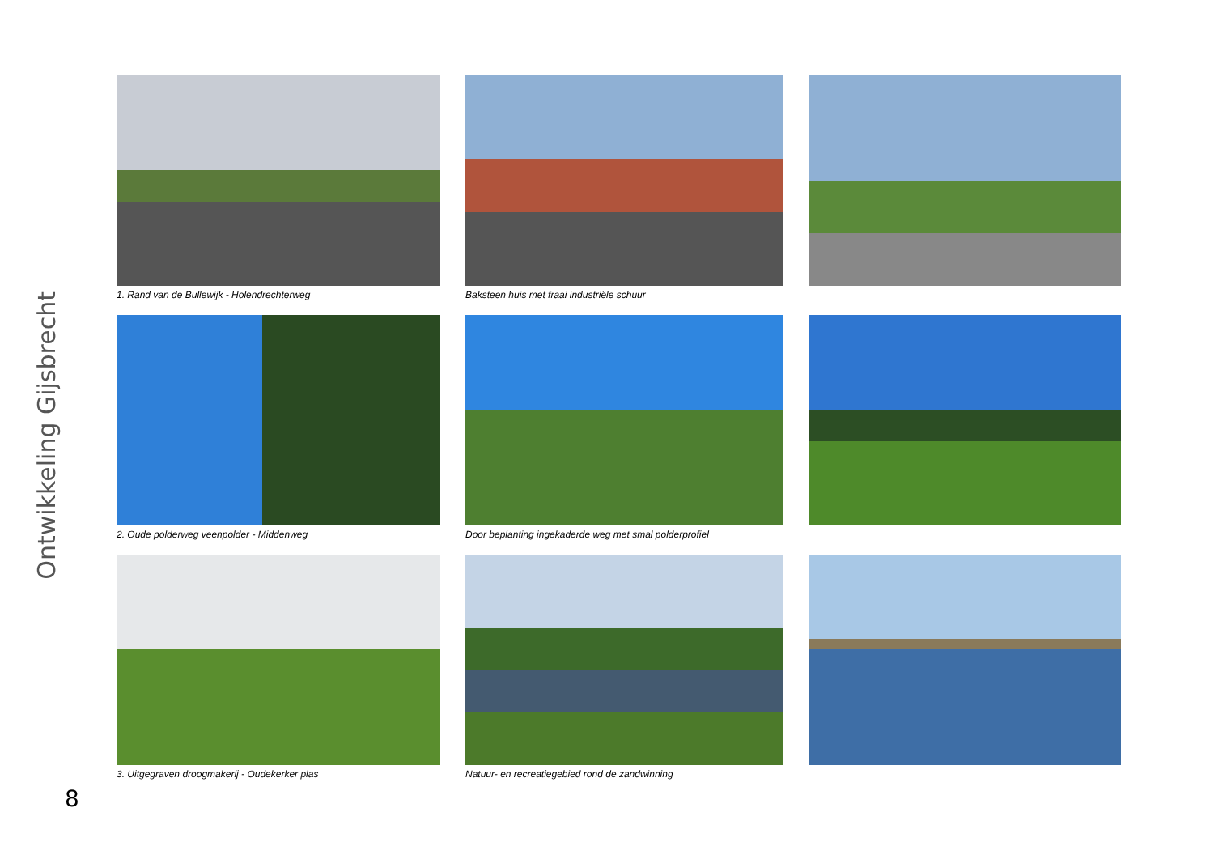Ontwikkeling Gijsbrecht
1. Rand van de Bullewijk - Holendrechterweg
Baksteen huis met fraai industriële schuur
2. Oude polderweg veenpolder - Middenweg
Door beplanting ingekaderde weg met smal polderprofiel
3. Uitgegraven droogmakerij - Oudekerker plas
Natuur- en recreatiegebied rond de zandwinning
8